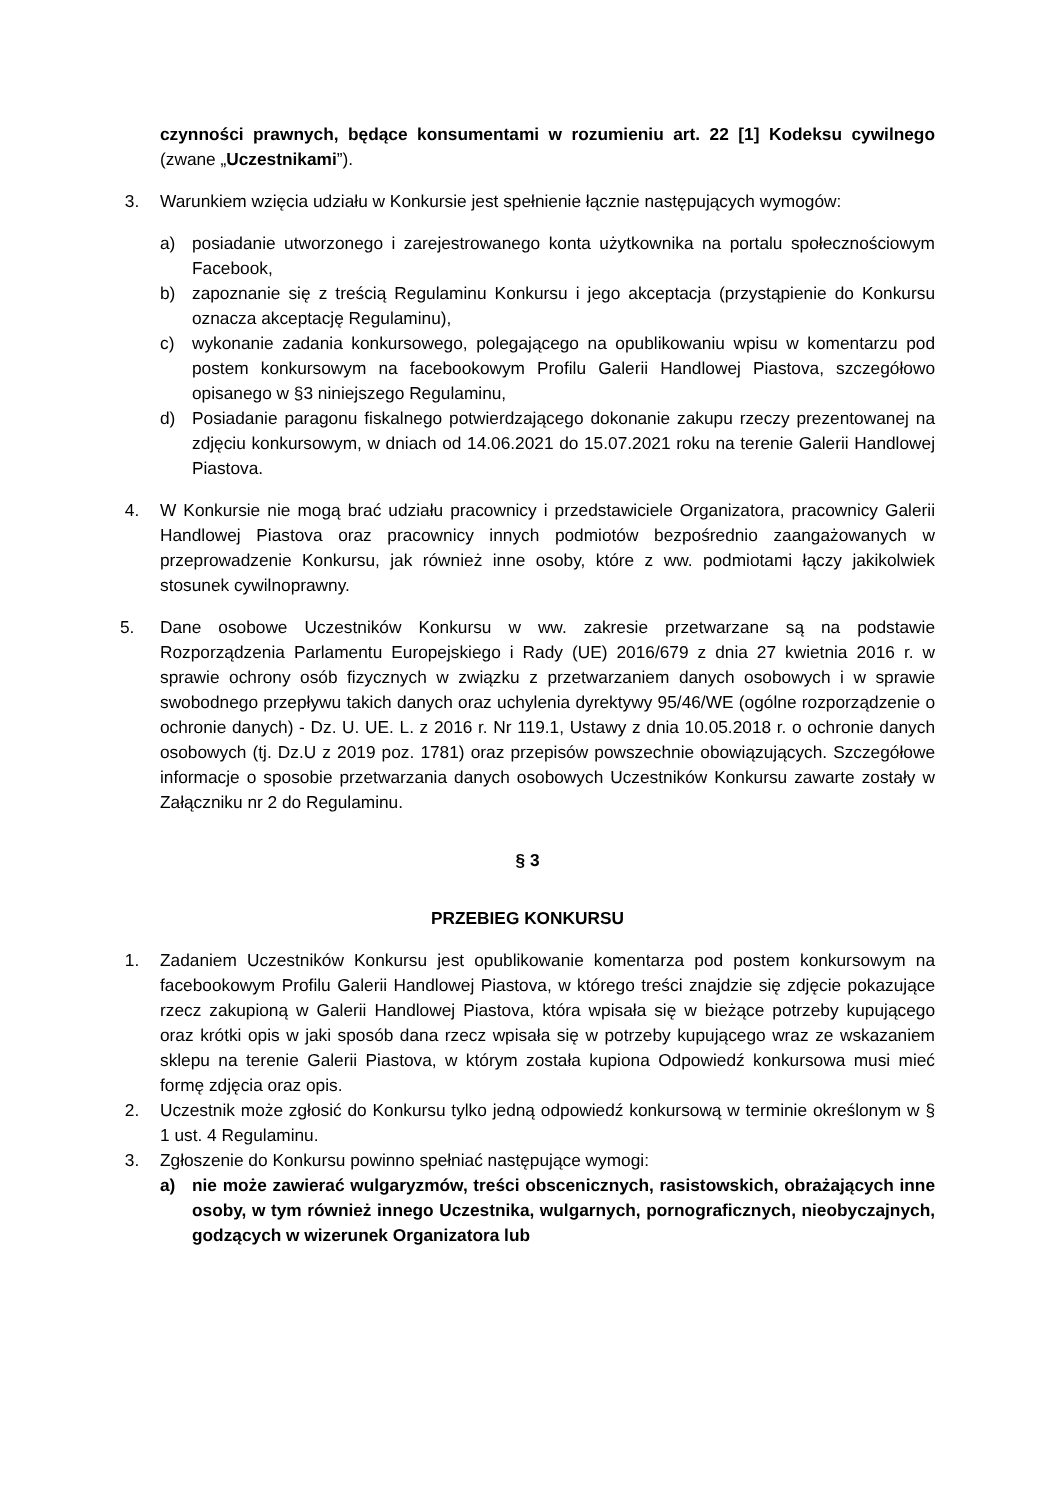czynności prawnych, będące konsumentami w rozumieniu art. 22 [1] Kodeksu cywilnego (zwane „Uczestnikami”).
3. Warunkiem wzięcia udziału w Konkursie jest spełnienie łącznie następujących wymogów:
a) posiadanie utworzonego i zarejestrowanego konta użytkownika na portalu społecznościowym Facebook,
b) zapoznanie się z treścią Regulaminu Konkursu i jego akceptacja (przystąpienie do Konkursu oznacza akceptację Regulaminu),
c) wykonanie zadania konkursowego, polegającego na opublikowaniu wpisu w komentarzu pod postem konkursowym na facebookowym Profilu Galerii Handlowej Piastova, szczegółowo opisanego w §3 niniejszego Regulaminu,
d) Posiadanie paragonu fiskalnego potwierdzającego dokonanie zakupu rzeczy prezentowanej na zdjęciu konkursowym, w dniach od 14.06.2021 do 15.07.2021 roku na terenie Galerii Handlowej Piastova.
4. W Konkursie nie mogą brać udziału pracownicy i przedstawiciele Organizatora, pracownicy Galerii Handlowej Piastova oraz pracownicy innych podmiotów bezpośrednio zaangażowanych w przeprowadzenie Konkursu, jak również inne osoby, które z ww. podmiotami łączy jakikolwiek stosunek cywilnoprawny.
5. Dane osobowe Uczestników Konkursu w ww. zakresie przetwarzane są na podstawie Rozporządzenia Parlamentu Europejskiego i Rady (UE) 2016/679 z dnia 27 kwietnia 2016 r. w sprawie ochrony osób fizycznych w związku z przetwarzaniem danych osobowych i w sprawie swobodnego przepływu takich danych oraz uchylenia dyrektywy 95/46/WE (ogólne rozporządzenie o ochronie danych) - Dz. U. UE. L. z 2016 r. Nr 119.1, Ustawy z dnia 10.05.2018 r. o ochronie danych osobowych (tj. Dz.U z 2019 poz. 1781) oraz przepisów powszechnie obowiązujących. Szczegółowe informacje o sposobie przetwarzania danych osobowych Uczestników Konkursu zawarte zostały w Załączniku nr 2 do Regulaminu.
§ 3
PRZEBIEG KONKURSU
1. Zadaniem Uczestników Konkursu jest opublikowanie komentarza pod postem konkursowym na facebookowym Profilu Galerii Handlowej Piastova, w którego treści znajdzie się zdjęcie pokazujące rzecz zakupioną w Galerii Handlowej Piastova, która wpisała się w bieżące potrzeby kupującego oraz krótki opis w jaki sposób dana rzecz wpisała się w potrzeby kupującego wraz ze wskazaniem sklepu na terenie Galerii Piastova, w którym została kupiona Odpowiedź konkursowa musi mieć formę zdjęcia oraz opis.
2. Uczestnik może zgłosić do Konkursu tylko jedną odpowiedź konkursową w terminie określonym w § 1 ust. 4 Regulaminu.
3. Zgłoszenie do Konkursu powinno spełniać następujące wymogi:
a) nie może zawierać wulgaryzmów, treści obscenicznych, rasistowskich, obrażających inne osoby, w tym również innego Uczestnika, wulgarnych, pornograficznych, nieobyczajnych, godzących w wizerunek Organizatora lub